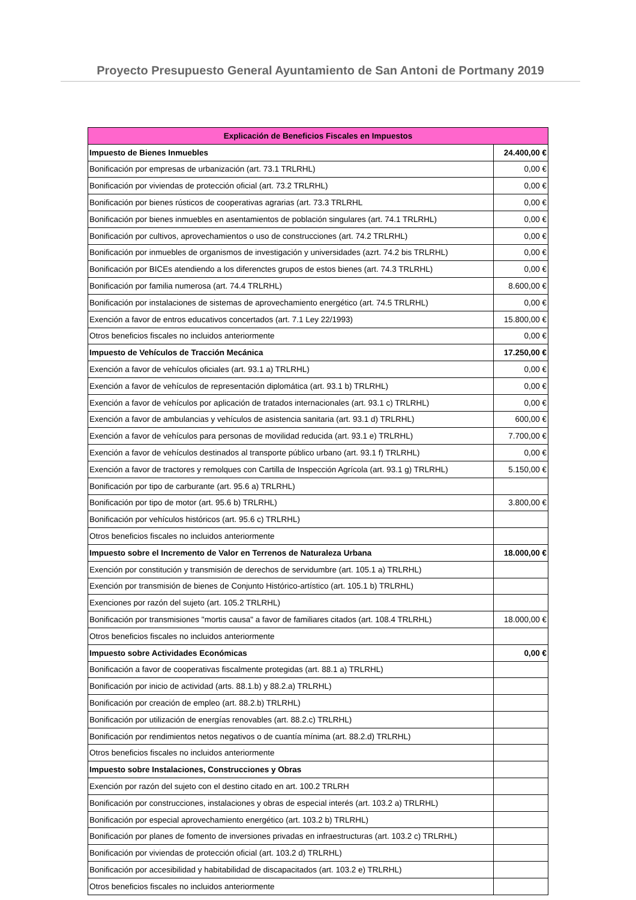Proyecto Presupuesto General Ayuntamiento de San Antoni de Portmany 2019
| Explicación de Beneficios Fiscales en Impuestos | |
| --- | --- |
| Impuesto de Bienes Inmuebles | 24.400,00 € |
| Bonificación por empresas de urbanización (art. 73.1 TRLRHL) | 0,00 € |
| Bonificación por viviendas de protección oficial (art. 73.2 TRLRHL) | 0,00 € |
| Bonificación por bienes rústicos de cooperativas agrarias (art. 73.3 TRLRHL | 0,00 € |
| Bonificación por bienes inmuebles en asentamientos de población singulares (art. 74.1 TRLRHL) | 0,00 € |
| Bonificación por cultivos, aprovechamientos o uso de construcciones (art. 74.2 TRLRHL) | 0,00 € |
| Bonificación por inmuebles de organismos de investigación y universidades (azrt. 74.2 bis TRLRHL) | 0,00 € |
| Bonificación por BICEs atendiendo a los diferenctes grupos de estos bienes (art. 74.3 TRLRHL) | 0,00 € |
| Bonificación por familia numerosa (art. 74.4 TRLRHL) | 8.600,00 € |
| Bonificación por instalaciones de sistemas de aprovechamiento energético (art. 74.5 TRLRHL) | 0,00 € |
| Exención a favor de entros educativos concertados (art. 7.1 Ley 22/1993) | 15.800,00 € |
| Otros beneficios fiscales no incluidos anteriormente | 0,00 € |
| Impuesto de Vehículos de Tracción Mecánica | 17.250,00 € |
| Exención a favor de vehículos oficiales (art. 93.1 a) TRLRHL) | 0,00 € |
| Exención a favor de vehículos de representación diplomática (art. 93.1 b) TRLRHL) | 0,00 € |
| Exención a favor de vehículos por aplicación de tratados internacionales (art. 93.1 c) TRLRHL) | 0,00 € |
| Exención a favor de ambulancias y vehículos de asistencia sanitaria (art. 93.1 d) TRLRHL) | 600,00 € |
| Exención a favor de vehículos para personas de movilidad reducida (art. 93.1 e) TRLRHL) | 7.700,00 € |
| Exención a favor de vehículos destinados al transporte público urbano (art. 93.1 f) TRLRHL) | 0,00 € |
| Exención a favor de tractores y remolques con Cartilla de Inspección Agrícola (art. 93.1 g) TRLRHL) | 5.150,00 € |
| Bonificación por tipo de carburante (art. 95.6 a) TRLRHL) | |
| Bonificación por tipo de motor (art. 95.6 b) TRLRHL) | 3.800,00 € |
| Bonificación por vehículos históricos (art. 95.6 c) TRLRHL) | |
| Otros beneficios fiscales no incluidos anteriormente | |
| Impuesto sobre el Incremento de Valor en Terrenos de Naturaleza Urbana | 18.000,00 € |
| Exención por constitución y transmisión de derechos de servidumbre (art. 105.1 a) TRLRHL) | |
| Exención por transmisión de bienes de Conjunto Histórico-artístico (art. 105.1 b) TRLRHL) | |
| Exenciones por razón del sujeto (art. 105.2 TRLRHL) | |
| Bonificación por transmisiones "mortis causa" a favor de familiares citados (art. 108.4 TRLRHL) | 18.000,00 € |
| Otros beneficios fiscales no incluidos anteriormente | |
| Impuesto sobre Actividades Económicas | 0,00 € |
| Bonificación a favor de cooperativas fiscalmente protegidas (art. 88.1 a) TRLRHL) | |
| Bonificación por inicio de actividad (arts. 88.1.b) y 88.2.a) TRLRHL) | |
| Bonificación por creación de empleo (art. 88.2.b) TRLRHL) | |
| Bonificación por utilización de energías renovables (art. 88.2.c) TRLRHL) | |
| Bonificación por rendimientos netos negativos o de cuantía mínima (art. 88.2.d) TRLRHL) | |
| Otros beneficios fiscales no incluidos anteriormente | |
| Impuesto sobre Instalaciones, Construcciones y Obras | |
| Exención por razón del sujeto con el destino citado en art. 100.2 TRLRH | |
| Bonificación por construcciones, instalaciones y obras de especial interés (art. 103.2 a) TRLRHL) | |
| Bonificación por especial aprovechamiento energético (art. 103.2 b) TRLRHL) | |
| Bonificación por planes de fomento de inversiones privadas en infraestructuras (art. 103.2 c) TRLRHL) | |
| Bonificación por viviendas de protección oficial (art. 103.2 d) TRLRHL) | |
| Bonificación por accesibilidad y habitabilidad de discapacitados (art. 103.2 e) TRLRHL) | |
| Otros beneficios fiscales no incluidos anteriormente | |